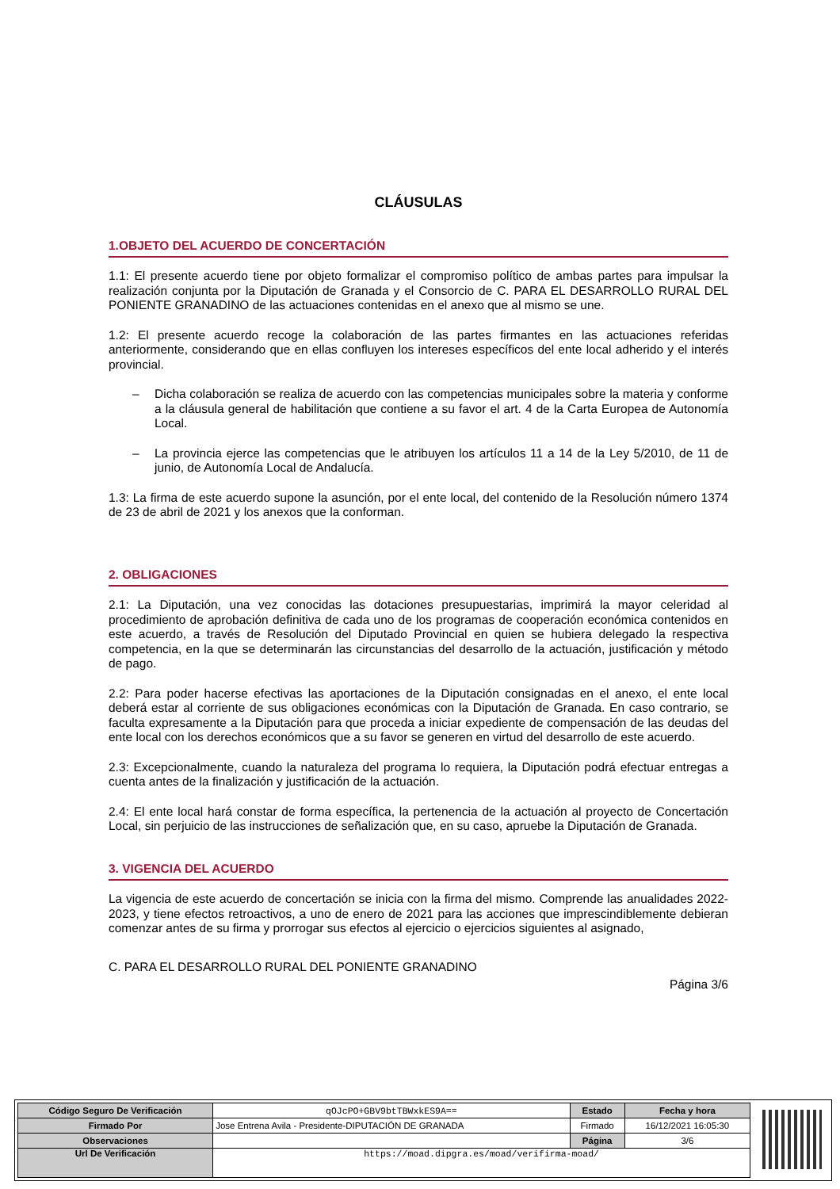CLÁUSULAS
1.OBJETO DEL ACUERDO DE CONCERTACIÓN
1.1: El presente acuerdo tiene por objeto formalizar el compromiso político de ambas partes para impulsar la realización conjunta por la Diputación de Granada y el Consorcio de C. PARA EL DESARROLLO RURAL DEL PONIENTE GRANADINO de las actuaciones contenidas en el anexo que al mismo se une.
1.2: El presente acuerdo recoge la colaboración de las partes firmantes en las actuaciones referidas anteriormente, considerando que en ellas confluyen los intereses específicos del ente local adherido y el interés provincial.
– Dicha colaboración se realiza de acuerdo con las competencias municipales sobre la materia y conforme a la cláusula general de habilitación que contiene a su favor el art. 4 de la Carta Europea de Autonomía Local.
– La provincia ejerce las competencias que le atribuyen los artículos 11 a 14 de la Ley 5/2010, de 11 de junio, de Autonomía Local de Andalucía.
1.3: La firma de este acuerdo supone la asunción, por el ente local, del contenido de la Resolución número 1374 de 23 de abril de 2021 y los anexos que la conforman.
2. OBLIGACIONES
2.1: La Diputación, una vez conocidas las dotaciones presupuestarias, imprimirá la mayor celeridad al procedimiento de aprobación definitiva de cada uno de los programas de cooperación económica contenidos en este acuerdo, a través de Resolución del Diputado Provincial en quien se hubiera delegado la respectiva competencia, en la que se determinarán las circunstancias del desarrollo de la actuación, justificación y método de pago.
2.2: Para poder hacerse efectivas las aportaciones de la Diputación consignadas en el anexo, el ente local deberá estar al corriente de sus obligaciones económicas con la Diputación de Granada. En caso contrario, se faculta expresamente a la Diputación para que proceda a iniciar expediente de compensación de las deudas del ente local con los derechos económicos que a su favor se generen en virtud del desarrollo de este acuerdo.
2.3: Excepcionalmente, cuando la naturaleza del programa lo requiera, la Diputación podrá efectuar entregas a cuenta antes de la finalización y justificación de la actuación.
2.4: El ente local hará constar de forma específica, la pertenencia de la actuación al proyecto de Concertación Local, sin perjuicio de las instrucciones de señalización que, en su caso, apruebe la Diputación de Granada.
3. VIGENCIA DEL ACUERDO
La vigencia de este acuerdo de concertación se inicia con la firma del mismo. Comprende las anualidades 2022-2023, y tiene efectos retroactivos, a uno de enero de 2021 para las acciones que imprescindiblemente debieran comenzar antes de su firma y prorrogar sus efectos al ejercicio o ejercicios siguientes al asignado,
C. PARA EL DESARROLLO RURAL DEL PONIENTE GRANADINO
Página 3/6
| Código Seguro De Verificación | qOJcPO+GBV9btTBWxkES9A== | Estado | Fecha y hora |
| Firmado Por | Jose Entrena Avila - Presidente-DIPUTACIÓN DE GRANADA | Firmado | 16/12/2021 16:05:30 |
| Observaciones | | Página | 3/6 |
| Url De Verificación | https://moad.dipgra.es/moad/verifirma-moad/ | | |